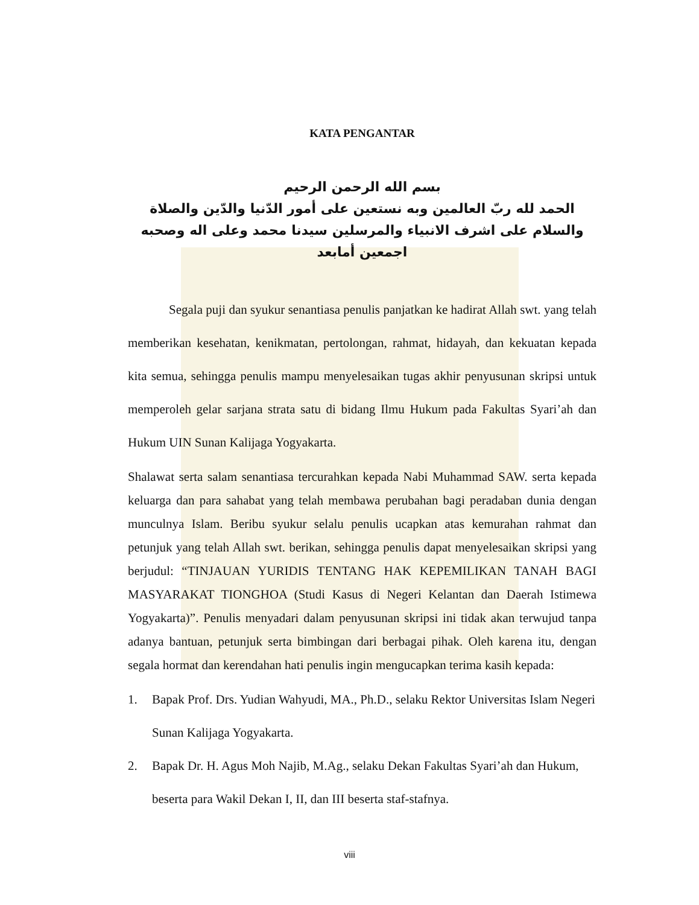KATA PENGANTAR
بسم الله الرحمن الرحيم
الحمد لله ربّ العالمين وبه نستعين على أمور الدّنيا والدّين والصلاة والسلام على اشرف الانبياء والمرسلين سيدنا محمد وعلى اله وصحبه اجمعين أمابعد
Segala puji dan syukur senantiasa penulis panjatkan ke hadirat Allah swt. yang telah memberikan kesehatan, kenikmatan, pertolongan, rahmat, hidayah, dan kekuatan kepada kita semua, sehingga penulis mampu menyelesaikan tugas akhir penyusunan skripsi untuk memperoleh gelar sarjana strata satu di bidang Ilmu Hukum pada Fakultas Syari’ah dan Hukum UIN Sunan Kalijaga Yogyakarta.
Shalawat serta salam senantiasa tercurahkan kepada Nabi Muhammad SAW. serta kepada keluarga dan para sahabat yang telah membawa perubahan bagi peradaban dunia dengan munculnya Islam. Beribu syukur selalu penulis ucapkan atas kemurahan rahmat dan petunjuk yang telah Allah swt. berikan, sehingga penulis dapat menyelesaikan skripsi yang berjudul: “TINJAUAN YURIDIS TENTANG HAK KEPEMILIKAN TANAH BAGI MASYARAKAT TIONGHOA (Studi Kasus di Negeri Kelantan dan Daerah Istimewa Yogyakarta)”. Penulis menyadari dalam penyusunan skripsi ini tidak akan terwujud tanpa adanya bantuan, petunjuk serta bimbingan dari berbagai pihak. Oleh karena itu, dengan segala hormat dan kerendahan hati penulis ingin mengucapkan terima kasih kepada:
1. Bapak Prof. Drs. Yudian Wahyudi, MA., Ph.D., selaku Rektor Universitas Islam Negeri Sunan Kalijaga Yogyakarta.
2. Bapak Dr. H. Agus Moh Najib, M.Ag., selaku Dekan Fakultas Syari’ah dan Hukum, beserta para Wakil Dekan I, II, dan III beserta staf-stafnya.
viii